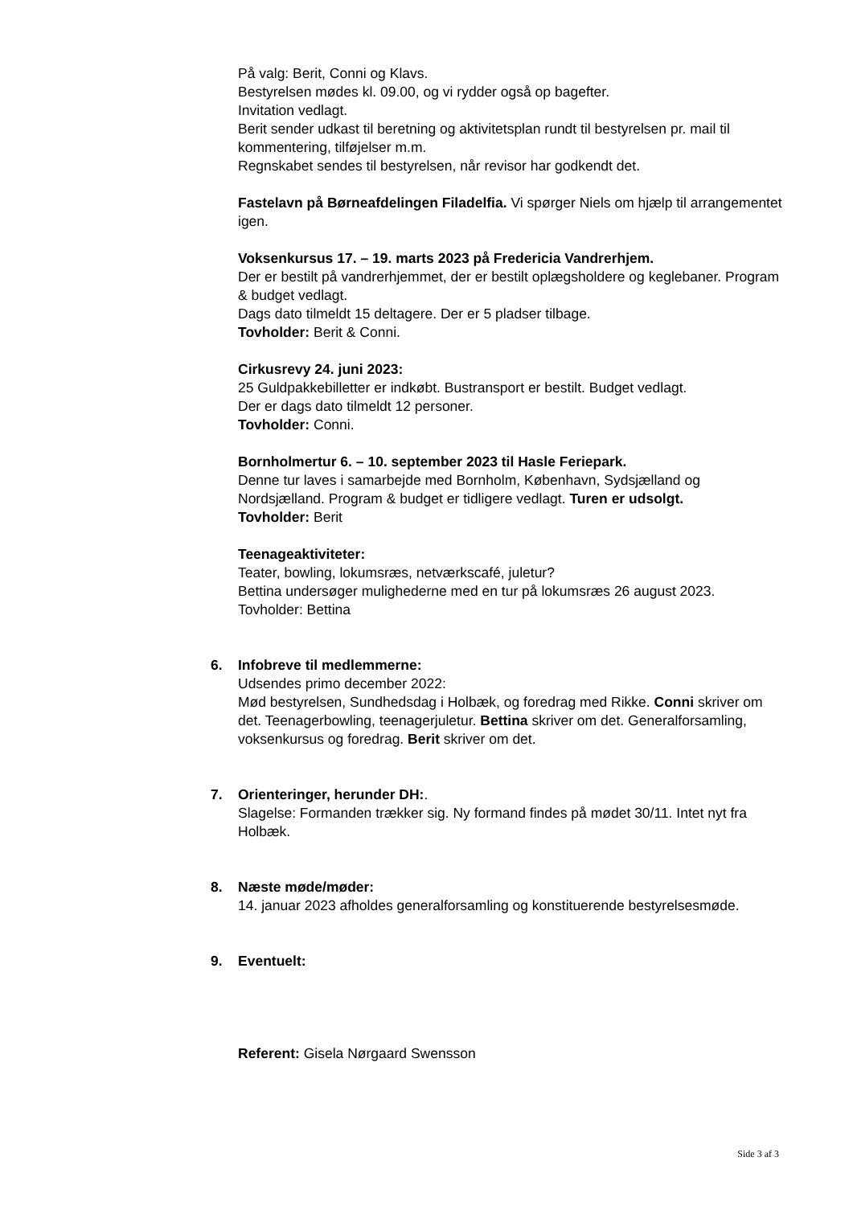På valg: Berit, Conni og Klavs.
Bestyrelsen mødes kl. 09.00, og vi rydder også op bagefter.
Invitation vedlagt.
Berit sender udkast til beretning og aktivitetsplan rundt til bestyrelsen pr. mail til kommentering, tilføjelser m.m.
Regnskabet sendes til bestyrelsen, når revisor har godkendt det.
Fastelavn på Børneafdelingen Filadelfia. Vi spørger Niels om hjælp til arrangementet igen.
Voksenkursus 17. – 19. marts 2023 på Fredericia Vandrerhjem.
Der er bestilt på vandrerhjemmet, der er bestilt oplægsholdere og keglebaner. Program & budget vedlagt.
Dags dato tilmeldt 15 deltagere. Der er 5 pladser tilbage.
Tovholder: Berit & Conni.
Cirkusrevy 24. juni 2023:
25 Guldpakkebilletter er indkøbt. Bustransport er bestilt. Budget vedlagt.
Der er dags dato tilmeldt 12 personer.
Tovholder: Conni.
Bornholmertur 6. – 10. september 2023 til Hasle Feriepark.
Denne tur laves i samarbejde med Bornholm, København, Sydsjælland og Nordsjælland. Program & budget er tidligere vedlagt. Turen er udsolgt.
Tovholder: Berit
Teenageaktiviteter:
Teater, bowling, lokumsræs, netværkscafé, juletur?
Bettina undersøger mulighederne med en tur på lokumsræs 26 august 2023.
Tovholder: Bettina
6. Infobreve til medlemmerne:
Udsendes primo december 2022:
Mød bestyrelsen, Sundhedsdag i Holbæk, og foredrag med Rikke. Conni skriver om det. Teenagerbowling, teenagerjuletur. Bettina skriver om det. Generalforsamling, voksenkursus og foredrag. Berit skriver om det.
7. Orienteringer, herunder DH:.
Slagelse: Formanden trækker sig. Ny formand findes på mødet 30/11. Intet nyt fra Holbæk.
8. Næste møde/møder:
14. januar 2023 afholdes generalforsamling og konstituerende bestyrelsesmøde.
9. Eventuelt:
Referent: Gisela Nørgaard Swensson
Side 3 af 3